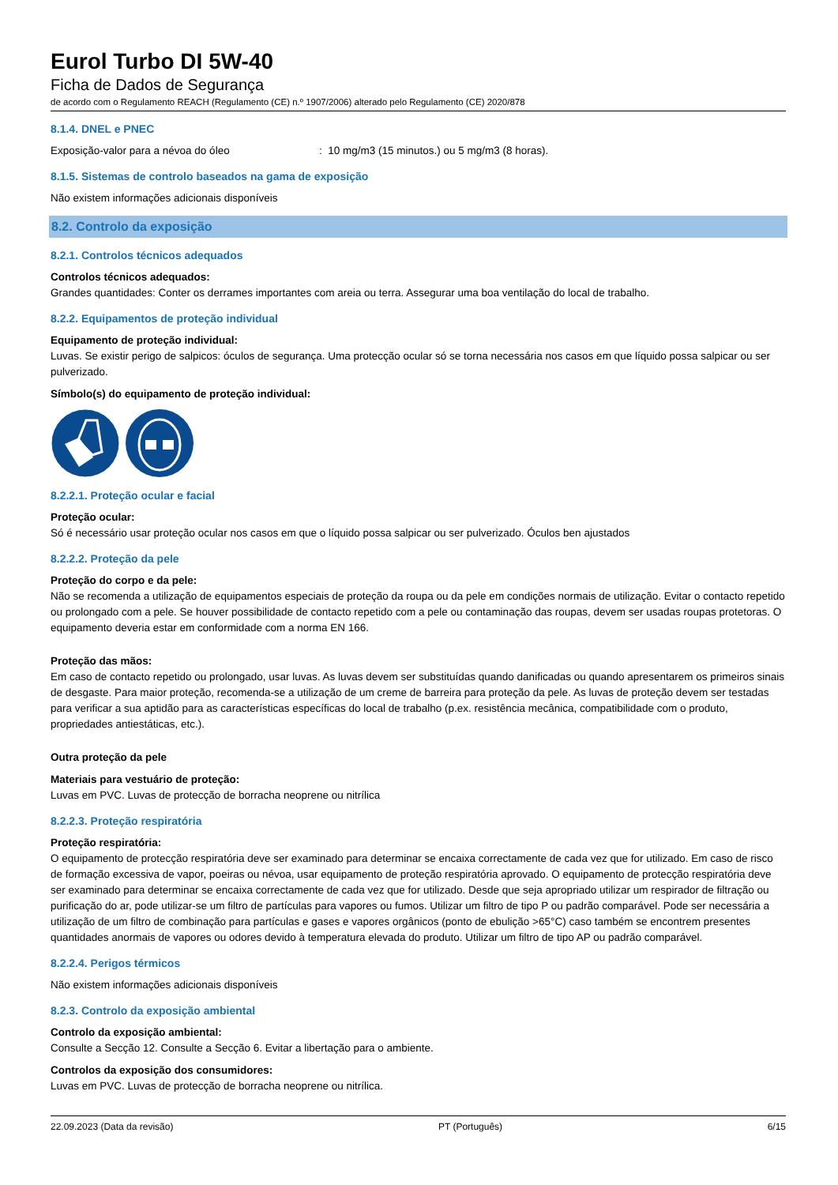Eurol Turbo DI 5W-40
Ficha de Dados de Segurança
de acordo com o Regulamento REACH (Regulamento (CE) n.º 1907/2006) alterado pelo Regulamento (CE) 2020/878
8.1.4. DNEL e PNEC
Exposição-valor para a névoa do óleo: 10 mg/m3 (15 minutos.) ou 5 mg/m3 (8 horas).
8.1.5. Sistemas de controlo baseados na gama de exposição
Não existem informações adicionais disponíveis
8.2. Controlo da exposição
8.2.1. Controlos técnicos adequados
Controlos técnicos adequados:
Grandes quantidades: Conter os derrames importantes com areia ou terra. Assegurar uma boa ventilação do local de trabalho.
8.2.2. Equipamentos de proteção individual
Equipamento de proteção individual:
Luvas. Se existir perigo de salpicos: óculos de segurança. Uma protecção ocular só se torna necessária nos casos em que líquido possa salpicar ou ser pulverizado.
Símbolo(s) do equipamento de proteção individual:
8.2.2.1. Proteção ocular e facial
Proteção ocular:
Só é necessário usar proteção ocular nos casos em que o líquido possa salpicar ou ser pulverizado. Óculos ben ajustados
8.2.2.2. Proteção da pele
Proteção do corpo e da pele:
Não se recomenda a utilização de equipamentos especiais de proteção da roupa ou da pele em condições normais de utilização. Evitar o contacto repetido ou prolongado com a pele. Se houver possibilidade de contacto repetido com a pele ou contaminação das roupas, devem ser usadas roupas protetoras. O equipamento deveria estar em conformidade com a norma EN 166.
Proteção das mãos:
Em caso de contacto repetido ou prolongado, usar luvas. As luvas devem ser substituídas quando danificadas ou quando apresentarem os primeiros sinais de desgaste. Para maior proteção, recomenda-se a utilização de um creme de barreira para proteção da pele. As luvas de proteção devem ser testadas para verificar a sua aptidão para as características específicas do local de trabalho (p.ex. resistência mecânica, compatibilidade com o produto, propriedades antiestáticas, etc.).
Outra proteção da pele
Materiais para vestuário de proteção:
Luvas em PVC. Luvas de protecção de borracha neoprene ou nitrílica
8.2.2.3. Proteção respiratória
Proteção respiratória:
O equipamento de protecção respiratória deve ser examinado para determinar se encaixa correctamente de cada vez que for utilizado. Em caso de risco de formação excessiva de vapor, poeiras ou névoa, usar equipamento de proteção respiratória aprovado. O equipamento de protecção respiratória deve ser examinado para determinar se encaixa correctamente de cada vez que for utilizado. Desde que seja apropriado utilizar um respirador de filtração ou purificação do ar, pode utilizar-se um filtro de partículas para vapores ou fumos. Utilizar um filtro de tipo P ou padrão comparável. Pode ser necessária a utilização de um filtro de combinação para partículas e gases e vapores orgânicos (ponto de ebulição >65°C) caso também se encontrem presentes quantidades anormais de vapores ou odores devido à temperatura elevada do produto. Utilizar um filtro de tipo AP ou padrão comparável.
8.2.2.4. Perigos térmicos
Não existem informações adicionais disponíveis
8.2.3. Controlo da exposição ambiental
Controlo da exposição ambiental:
Consulte a Secção 12. Consulte a Secção 6. Evitar a libertação para o ambiente.
Controlos da exposição dos consumidores:
Luvas em PVC. Luvas de protecção de borracha neoprene ou nitrílica.
22.09.2023 (Data da revisão) PT (Português) 6/15